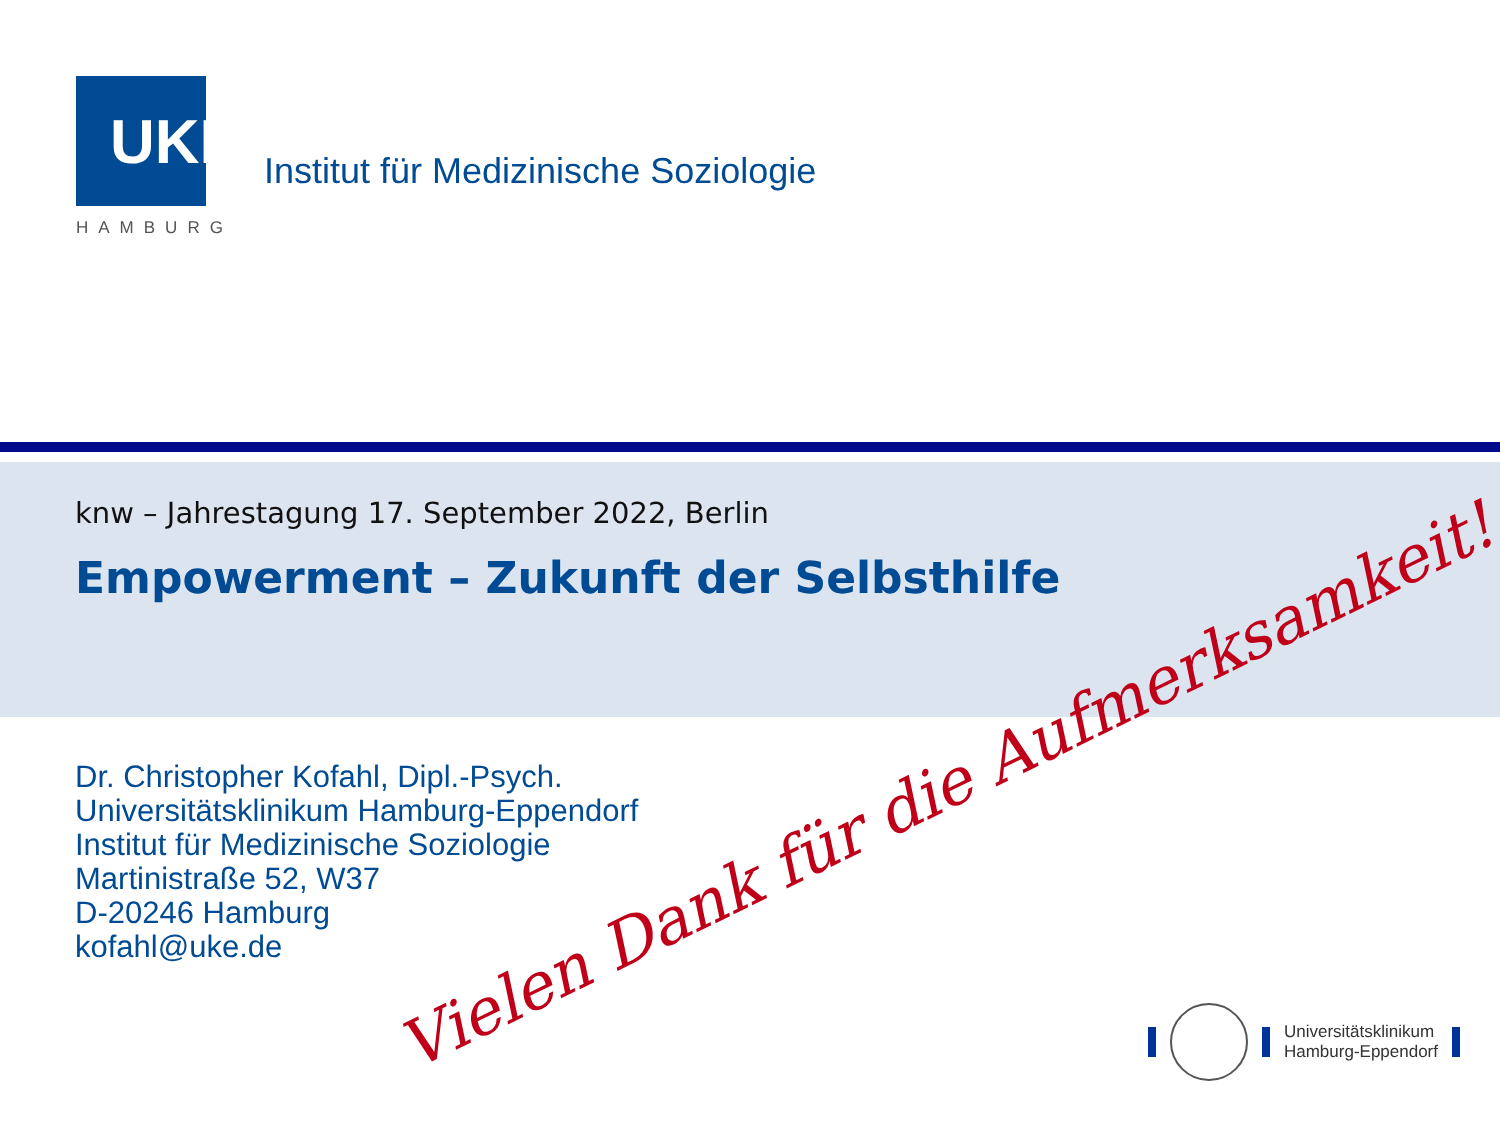UKE
HAMBURG
Institut für Medizinische Soziologie
knw – Jahrestagung 17. September 2022, Berlin
Empowerment – Zukunft der Selbsthilfe
Dr. Christopher Kofahl, Dipl.-Psych.
Universitätsklinikum Hamburg-Eppendorf
Institut für Medizinische Soziologie
Martinistraße 52, W37
D-20246 Hamburg
kofahl@uke.de
Vielen Dank für die Aufmerksamkeit!
Universitätsklinikum
Hamburg-Eppendorf